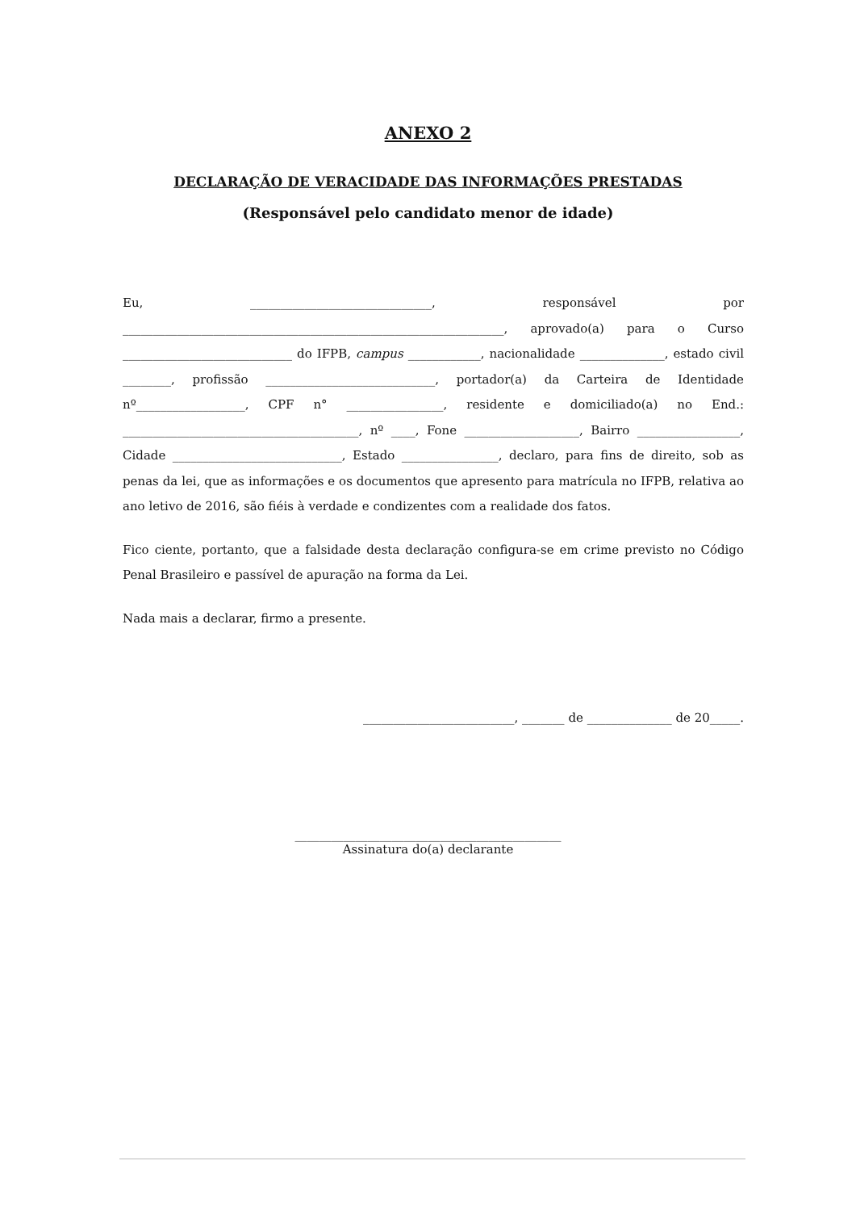ANEXO 2
DECLARAÇÃO DE VERACIDADE DAS INFORMAÇÕES PRESTADAS
(Responsável pelo candidato menor de idade)
Eu, ______________________________, responsável por _______________________________________________________________, aprovado(a) para o Curso ____________________________ do IFPB, campus ____________, nacionalidade ______________, estado civil ________, profissão ____________________________, portador(a) da Carteira de Identidade nº__________________, CPF n° ________________, residente e domiciliado(a) no End.: _______________________________________, nº ____, Fone ___________________, Bairro _________________, Cidade ____________________________, Estado ________________, declaro, para fins de direito, sob as penas da lei, que as informações e os documentos que apresento para matrícula no IFPB, relativa ao ano letivo de 2016, são fiéis à verdade e condizentes com a realidade dos fatos.
Fico ciente, portanto, que a falsidade desta declaração configura-se em crime previsto no Código Penal Brasileiro e passível de apuração na forma da Lei.
Nada mais a declarar, firmo a presente.
_________________________, _______ de ______________ de 20_____.
____________________________________________
Assinatura do(a) declarante